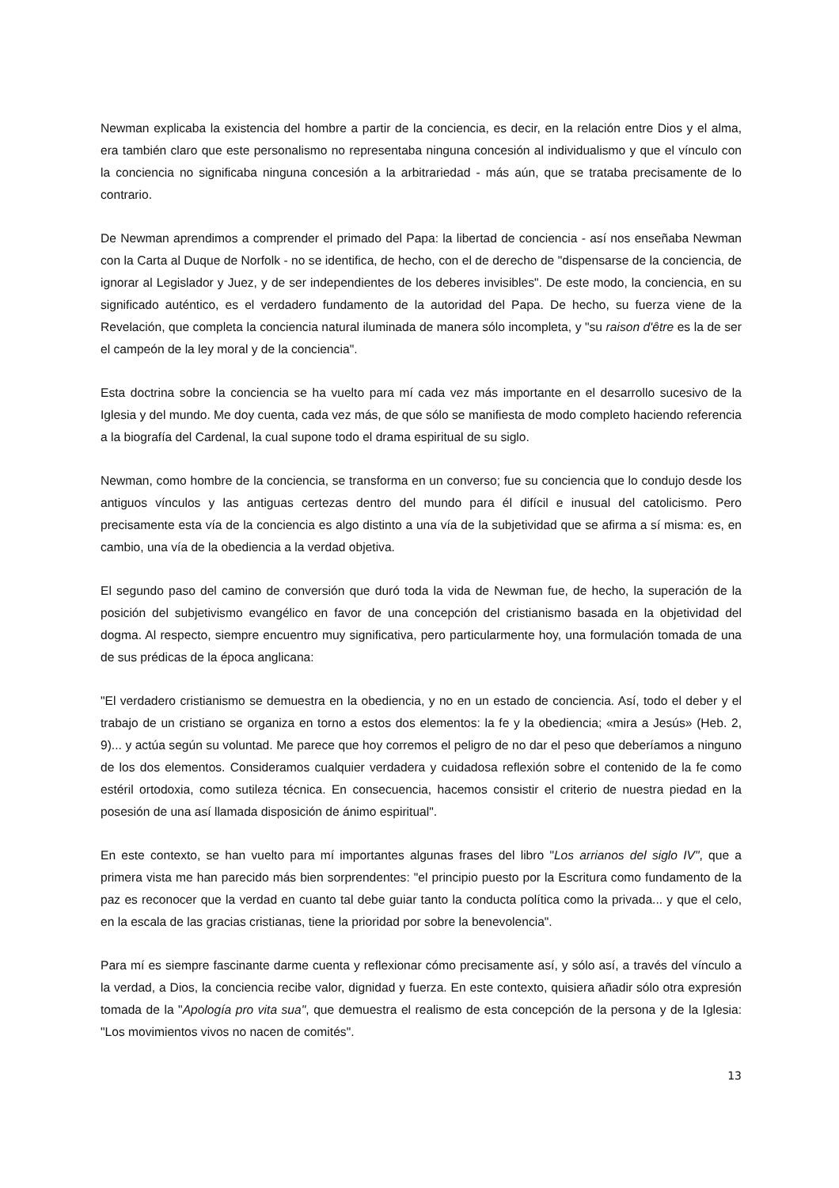Newman explicaba la existencia del hombre a partir de la conciencia, es decir, en la relación entre Dios y el alma, era también claro que este personalismo no representaba ninguna concesión al individualismo y que el vínculo con la conciencia no significaba ninguna concesión a la arbitrariedad - más aún, que se trataba precisamente de lo contrario.
De Newman aprendimos a comprender el primado del Papa: la libertad de conciencia - así nos enseñaba Newman con la Carta al Duque de Norfolk - no se identifica, de hecho, con el de derecho de "dispensarse de la conciencia, de ignorar al Legislador y Juez, y de ser independientes de los deberes invisibles". De este modo, la conciencia, en su significado auténtico, es el verdadero fundamento de la autoridad del Papa. De hecho, su fuerza viene de la Revelación, que completa la conciencia natural iluminada de manera sólo incompleta, y "su raison d'être es la de ser el campeón de la ley moral y de la conciencia".
Esta doctrina sobre la conciencia se ha vuelto para mí cada vez más importante en el desarrollo sucesivo de la Iglesia y del mundo. Me doy cuenta, cada vez más, de que sólo se manifiesta de modo completo haciendo referencia a la biografía del Cardenal, la cual supone todo el drama espiritual de su siglo.
Newman, como hombre de la conciencia, se transforma en un converso; fue su conciencia que lo condujo desde los antiguos vínculos y las antiguas certezas dentro del mundo para él difícil e inusual del catolicismo. Pero precisamente esta vía de la conciencia es algo distinto a una vía de la subjetividad que se afirma a sí misma: es, en cambio, una vía de la obediencia a la verdad objetiva.
El segundo paso del camino de conversión que duró toda la vida de Newman fue, de hecho, la superación de la posición del subjetivismo evangélico en favor de una concepción del cristianismo basada en la objetividad del dogma. Al respecto, siempre encuentro muy significativa, pero particularmente hoy, una formulación tomada de una de sus prédicas de la época anglicana:
"El verdadero cristianismo se demuestra en la obediencia, y no en un estado de conciencia. Así, todo el deber y el trabajo de un cristiano se organiza en torno a estos dos elementos: la fe y la obediencia; «mira a Jesús» (Heb. 2, 9)... y actúa según su voluntad. Me parece que hoy corremos el peligro de no dar el peso que deberíamos a ninguno de los dos elementos. Consideramos cualquier verdadera y cuidadosa reflexión sobre el contenido de la fe como estéril ortodoxia, como sutileza técnica. En consecuencia, hacemos consistir el criterio de nuestra piedad en la posesión de una así llamada disposición de ánimo espiritual".
En este contexto, se han vuelto para mí importantes algunas frases del libro "Los arrianos del siglo IV", que a primera vista me han parecido más bien sorprendentes: "el principio puesto por la Escritura como fundamento de la paz es reconocer que la verdad en cuanto tal debe guiar tanto la conducta política como la privada... y que el celo, en la escala de las gracias cristianas, tiene la prioridad por sobre la benevolencia".
Para mí es siempre fascinante darme cuenta y reflexionar cómo precisamente así, y sólo así, a través del vínculo a la verdad, a Dios, la conciencia recibe valor, dignidad y fuerza. En este contexto, quisiera añadir sólo otra expresión tomada de la "Apología pro vita sua", que demuestra el realismo de esta concepción de la persona y de la Iglesia: "Los movimientos vivos no nacen de comités".
13